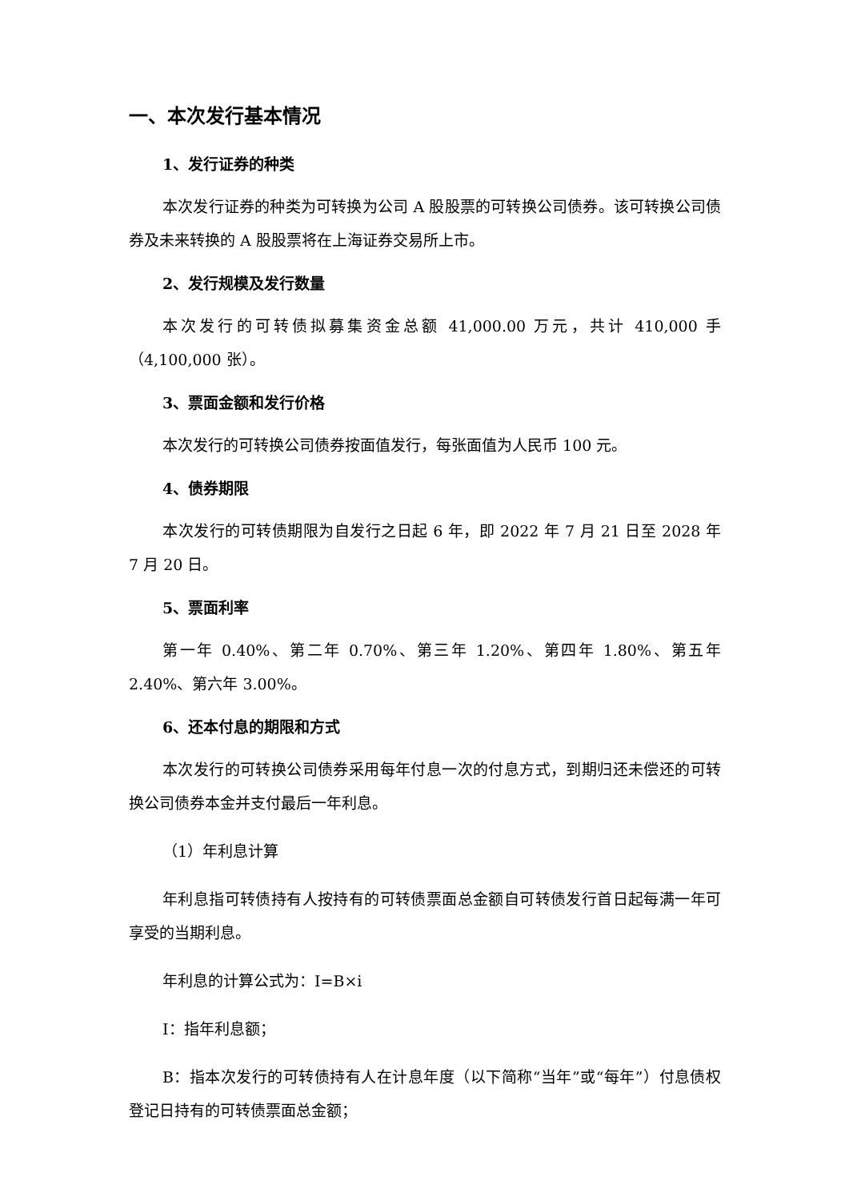一、本次发行基本情况
1、发行证券的种类
本次发行证券的种类为可转换为公司 A 股股票的可转换公司债券。该可转换公司债券及未来转换的 A 股股票将在上海证券交易所上市。
2、发行规模及发行数量
本次发行的可转债拟募集资金总额 41,000.00 万元，共计 410,000 手（4,100,000 张）。
3、票面金额和发行价格
本次发行的可转换公司债券按面值发行，每张面值为人民币 100 元。
4、债券期限
本次发行的可转债期限为自发行之日起 6 年，即 2022 年 7 月 21 日至 2028 年 7 月 20 日。
5、票面利率
第一年 0.40%、第二年 0.70%、第三年 1.20%、第四年 1.80%、第五年 2.40%、第六年 3.00%。
6、还本付息的期限和方式
本次发行的可转换公司债券采用每年付息一次的付息方式，到期归还未偿还的可转换公司债券本金并支付最后一年利息。
（1）年利息计算
年利息指可转债持有人按持有的可转债票面总金额自可转债发行首日起每满一年可享受的当期利息。
年利息的计算公式为：I=B×i
I：指年利息额；
B：指本次发行的可转债持有人在计息年度（以下简称“当年”或“每年”）付息债权登记日持有的可转债票面总金额；